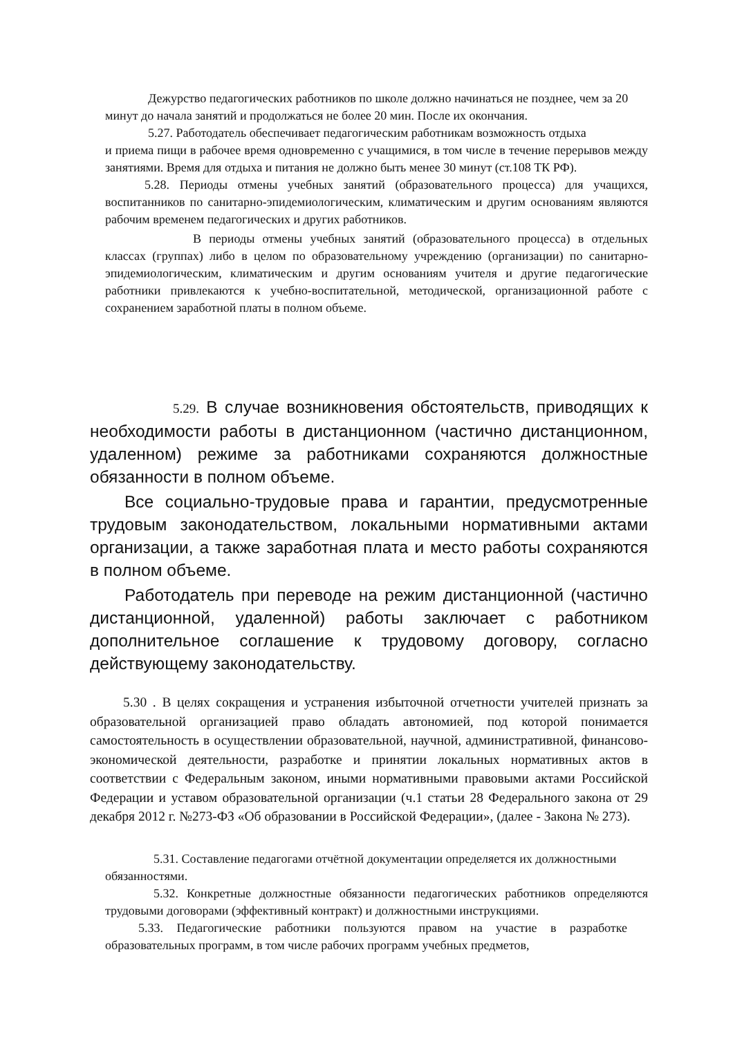Дежурство педагогических работников по школе должно начинаться не позднее, чем за 20 минут до начала занятий и продолжаться не более 20 мин. После их окончания.
5.27. Работодатель обеспечивает педагогическим работникам возможность отдыха
и приема пищи в рабочее время одновременно с учащимися, в том числе в течение перерывов между занятиями. Время для отдыха и питания не должно быть менее 30 минут (ст.108 ТК РФ).
5.28. Периоды отмены учебных занятий (образовательного процесса) для учащихся, воспитанников по санитарно-эпидемиологическим, климатическим и другим основаниям являются рабочим временем педагогических и других работников.
В периоды отмены учебных занятий (образовательного процесса) в отдельных классах (группах) либо в целом по образовательному учреждению (организации) по санитарно-эпидемиологическим, климатическим и другим основаниям учителя и другие педагогические работники привлекаются к учебно-воспитательной, методической, организационной работе с сохранением заработной платы в полном объеме.
5.29. В случае возникновения обстоятельств, приводящих к необходимости работы в дистанционном (частично дистанционном, удаленном) режиме за работниками сохраняются должностные обязанности в полном объеме.
Все социально-трудовые права и гарантии, предусмотренные трудовым законодательством, локальными нормативными актами организации, а также заработная плата и место работы сохраняются в полном объеме.
Работодатель при переводе на режим дистанционной (частично дистанционной, удаленной) работы заключает с работником дополнительное соглашение к трудовому договору, согласно действующему законодательству.
5.30 . В целях сокращения и устранения избыточной отчетности учителей признать за образовательной организацией право обладать автономией, под которой понимается самостоятельность в осуществлении образовательной, научной, административной, финансово-экономической деятельности, разработке и принятии локальных нормативных актов в соответствии с Федеральным законом, иными нормативными правовыми актами Российской Федерации и уставом образовательной организации (ч.1 статьи 28 Федерального закона от 29 декабря 2012 г. №273-ФЗ «Об образовании в Российской Федерации», (далее - Закона № 273).
5.31. Составление педагогами отчётной документации определяется их должностными обязанностями.
5.32. Конкретные должностные обязанности педагогических работников определяются трудовыми договорами (эффективный контракт) и должностными инструкциями.
5.33. Педагогические работники пользуются правом на участие в разработке образовательных программ, в том числе рабочих программ учебных предметов,